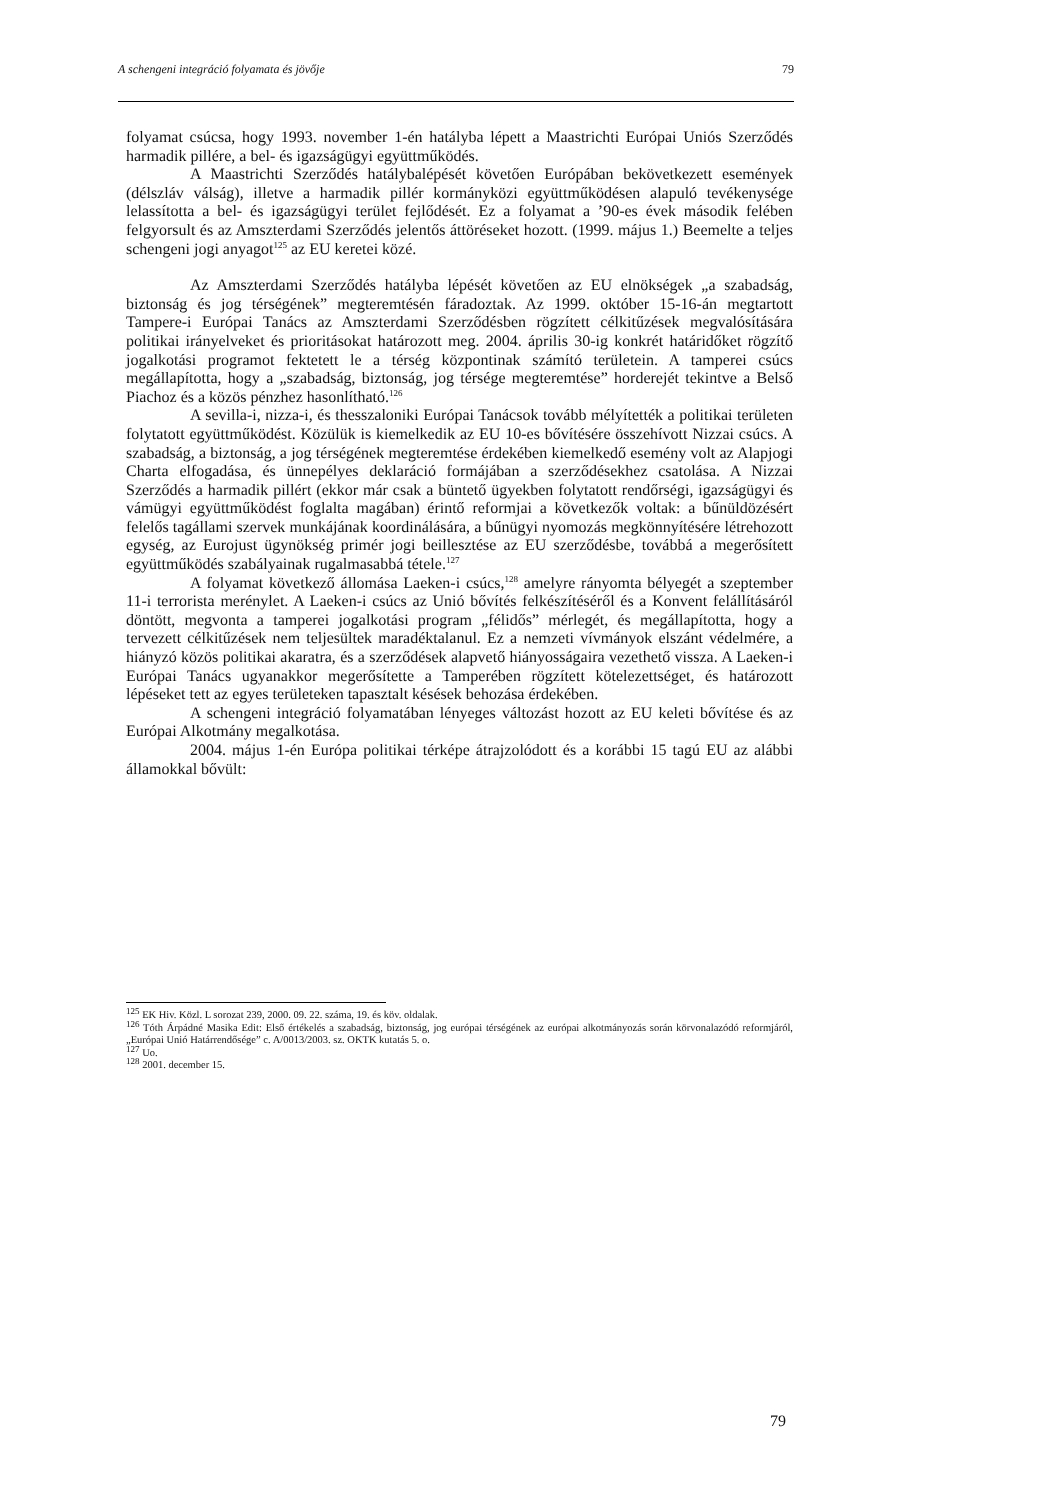A schengeni integráció folyamata és jövője 79
folyamat csúcsa, hogy 1993. november 1-én hatályba lépett a Maastrichti Európai Uniós Szerződés harmadik pillére, a bel- és igazságügyi együttműködés.
A Maastrichti Szerződés hatálybalépését követően Európában bekövetkezett események (délszláv válság), illetve a harmadik pillér kormányközi együttműködésen alapuló tevékenysége lelassította a bel- és igazságügyi terület fejlődését. Ez a folyamat a ’90-es évek második felében felgyorsult és az Amszterdami Szerződés jelentős áttöréseket hozott. (1999. május 1.) Beemelte a teljes schengeni jogi anyagot<sup>125</sup> az EU keretei közé.
Az Amszterdami Szerződés hatályba lépését követően az EU elnökségek „a szabadság, biztonság és jog térségének” megteremtésén fáradoztak. Az 1999. október 15-16-án megtartott Tampere-i Európai Tanács az Amszterdami Szerződésben rögzített célkitűzések megvalósítására politikai irányelveket és prioritásokat határozott meg. 2004. április 30-ig konkrét határidőket rögzítő jogalkotási programot fektetett le a térség központinak számító területein. A tamperei csúcs megállapította, hogy a „szabadság, biztonság, jog térsége megteremtése” horderejét tekintve a Belső Piachoz és a közös pénzhez hasonlítható.<sup>126</sup>
A sevilla-i, nizza-i, és thesszaloniki Európai Tanácsok tovább mélyítették a politikai területen folytatott együttműködést. Közülük is kiemelkedik az EU 10-es bővítésére összehívott Nizzai csúcs. A szabadság, a biztonság, a jog térségének megteremtése érdekében kiemelkedő esemény volt az Alapjogi Charta elfogadása, és ünnepélyes deklaráció formájában a szerződésekhez csatolása. A Nizzai Szerződés a harmadik pillért (ekkor már csak a büntető ügyekben folytatott rendőrségi, igazságügyi és vámügyi együttműködést foglalta magában) érintő reformjai a következők voltak: a bűnüldözésért felelős tagállami szervek munkájának koordinálására, a bűnügyi nyomozás megkönnyítésére létrehozott egység, az Eurojust ügynökség primér jogi beillesztése az EU szerződésbe, továbbá a megerősített együttműködés szabályainak rugalmasabbá tétele.<sup>127</sup>
A folyamat következő állomása Laeken-i csúcs,<sup>128</sup> amelyre rányomta bélyegét a szeptember 11-i terrorista merénylet. A Laeken-i csúcs az Unió bővítés felkészítéséről és a Konvent felállításáról döntött, megvonta a tamperei jogalkotási program „félidős” mérlegét, és megállapította, hogy a tervezett célkitűzések nem teljesültek maradéktalanul. Ez a nemzeti vívmányok elszánt védelmére, a hiányzó közös politikai akaratra, és a szerződések alapvető hiányosságaira vezethető vissza. A Laeken-i Európai Tanács ugyanakkor megerősítette a Tamperében rögzített kötelezettséget, és határozott lépéseket tett az egyes területeken tapasztalt késések behozása érdekében.
A schengeni integráció folyamatában lényeges változást hozott az EU keleti bővítése és az Európai Alkotmány megalkotása.
2004. május 1-én Európa politikai térképe átrajzolódott és a korábbi 15 tagú EU az alábbi államokkal bővült:
<sup>125</sup> EK Hiv. Közl. L sorozat 239, 2000. 09. 22. száma, 19. és köv. oldalak.
<sup>126</sup> Tóth Árpádné Masika Edit: Első értékelés a szabadság, biztonság, jog európai térségének az európai alkotmányozás során körvonalazódó reformjáról, „Európai Unió Határrendősége” c. A/0013/2003. sz. OKTK kutatás 5. o.
<sup>127</sup> Uo.
<sup>128</sup> 2001. december 15.
79